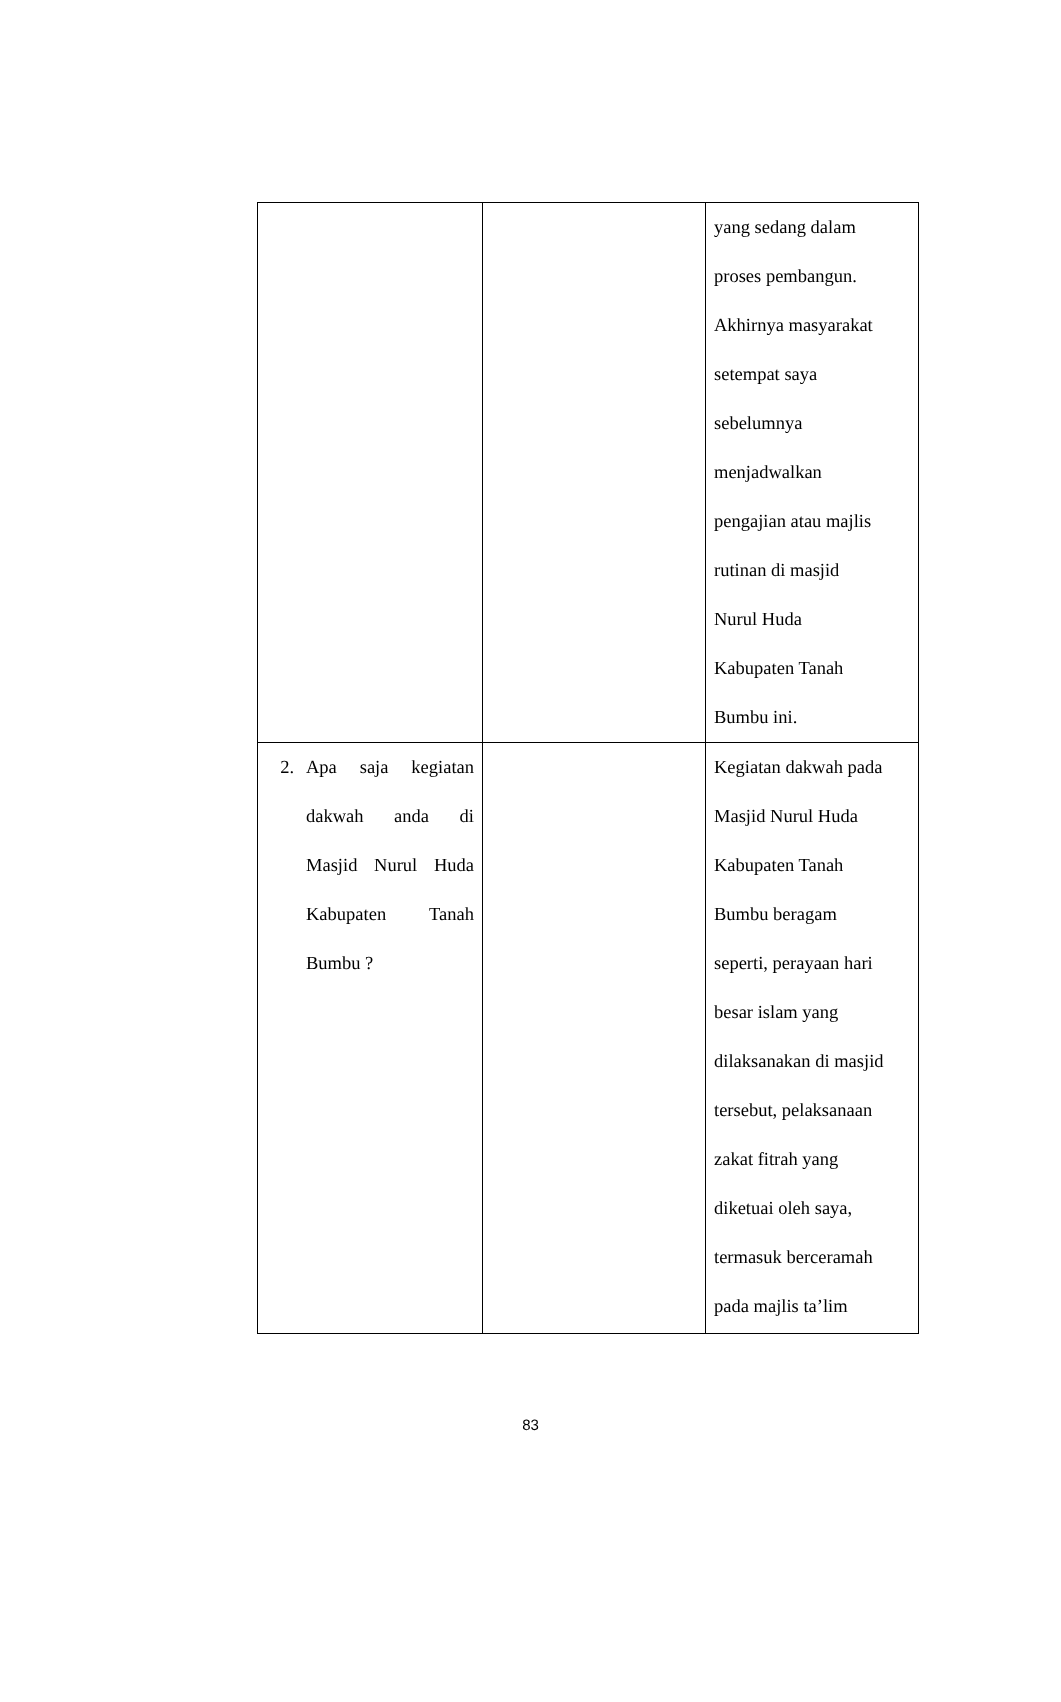| | | yang sedang dalam proses pembangun. Akhirnya masyarakat setempat saya sebelumnya menjadwalkan pengajian atau majlis rutinan di masjid Nurul Huda Kabupaten Tanah Bumbu ini. |
| 2. Apa saja kegiatan dakwah anda di Masjid Nurul Huda Kabupaten Tanah Bumbu ? | | Kegiatan dakwah pada Masjid Nurul Huda Kabupaten Tanah Bumbu beragam seperti, perayaan hari besar islam yang dilaksanakan di masjid tersebut, pelaksanaan zakat fitrah yang diketuai oleh saya, termasuk berceramah pada majlis ta’lim |
83